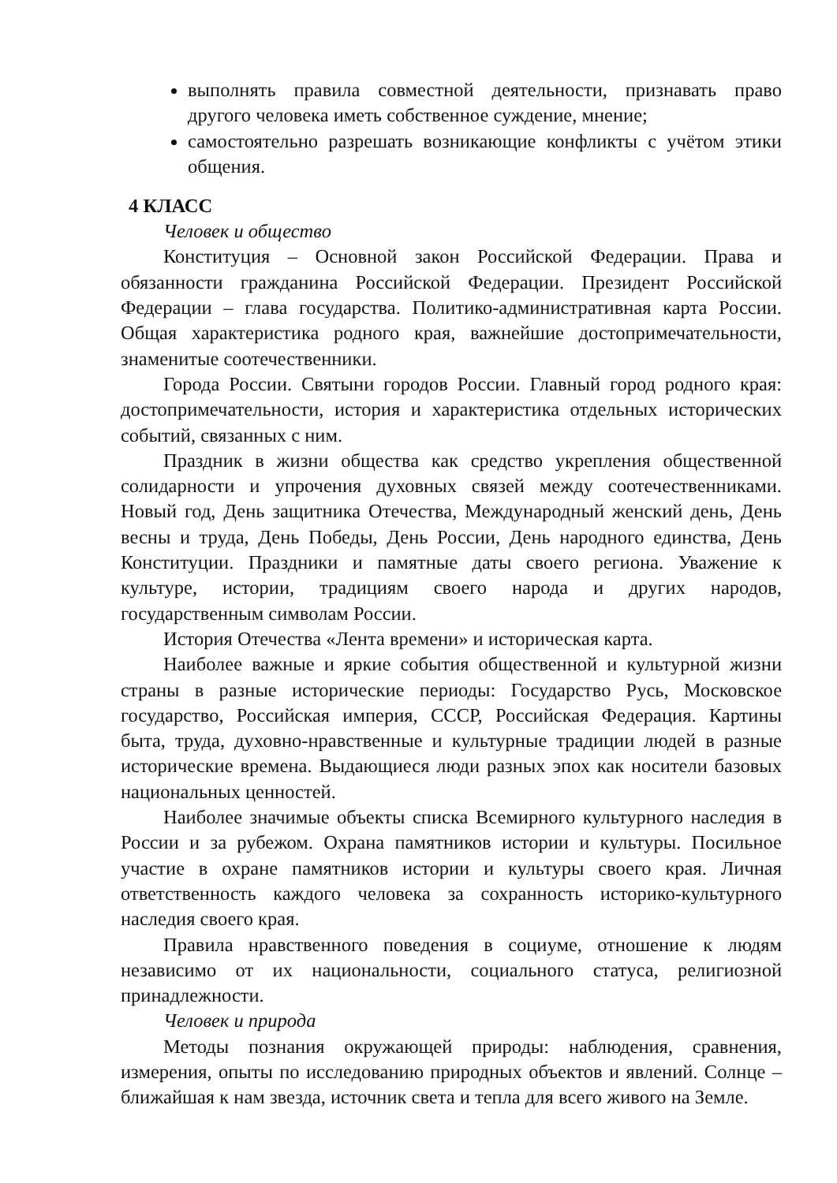выполнять правила совместной деятельности, признавать право другого человека иметь собственное суждение, мнение;
самостоятельно разрешать возникающие конфликты с учётом этики общения.
4 КЛАСС
Человек и общество
Конституция – Основной закон Российской Федерации. Права и обязанности гражданина Российской Федерации. Президент Российской Федерации – глава государства. Политико-административная карта России. Общая характеристика родного края, важнейшие достопримечательности, знаменитые соотечественники.
Города России. Святыни городов России. Главный город родного края: достопримечательности, история и характеристика отдельных исторических событий, связанных с ним.
Праздник в жизни общества как средство укрепления общественной солидарности и упрочения духовных связей между соотечественниками. Новый год, День защитника Отечества, Международный женский день, День весны и труда, День Победы, День России, День народного единства, День Конституции. Праздники и памятные даты своего региона. Уважение к культуре, истории, традициям своего народа и других народов, государственным символам России.
История Отечества «Лента времени» и историческая карта.
Наиболее важные и яркие события общественной и культурной жизни страны в разные исторические периоды: Государство Русь, Московское государство, Российская империя, СССР, Российская Федерация. Картины быта, труда, духовно-нравственные и культурные традиции людей в разные исторические времена. Выдающиеся люди разных эпох как носители базовых национальных ценностей.
Наиболее значимые объекты списка Всемирного культурного наследия в России и за рубежом. Охрана памятников истории и культуры. Посильное участие в охране памятников истории и культуры своего края. Личная ответственность каждого человека за сохранность историко-культурного наследия своего края.
Правила нравственного поведения в социуме, отношение к людям независимо от их национальности, социального статуса, религиозной принадлежности.
Человек и природа
Методы познания окружающей природы: наблюдения, сравнения, измерения, опыты по исследованию природных объектов и явлений. Солнце – ближайшая к нам звезда, источник света и тепла для всего живого на Земле.